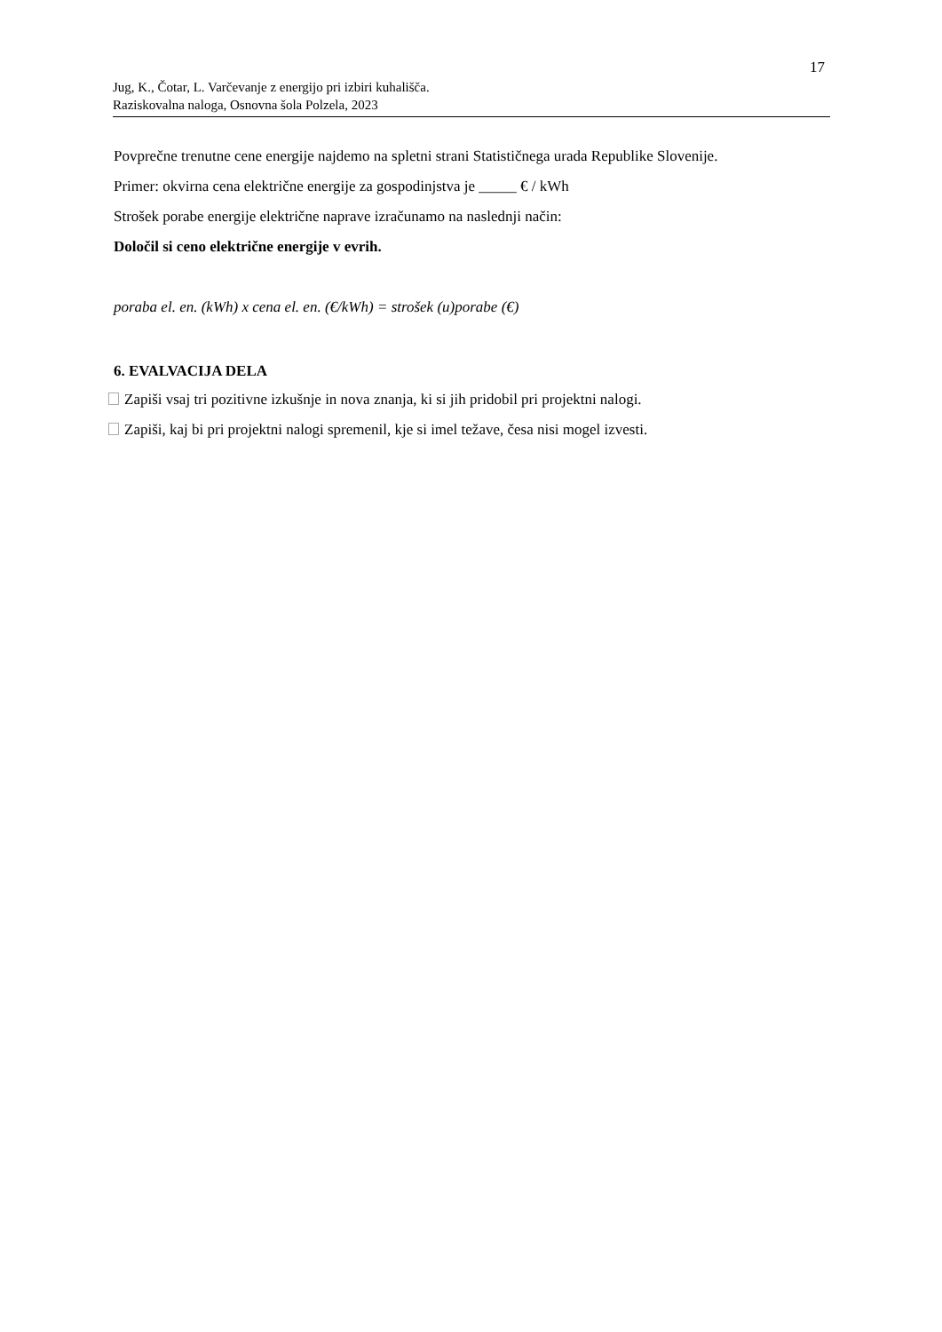17
Jug, K., Čotar, L. Varčevanje z energijo pri izbiri kuhališča.
Raziskovalna naloga, Osnovna šola Polzela, 2023
Povprečne trenutne cene energije najdemo na spletni strani Statističnega urada Republike Slovenije.
Primer: okvirna cena električne energije za gospodinjstva je _____ € / kWh
Strošek porabe energije električne naprave izračunamo na naslednji način:
Določil si ceno električne energije v evrih.
poraba el. en. (kWh) x cena el. en. (€/kWh) = strošek (u)porabe (€)
6. EVALVACIJA DELA
Zapiši vsaj tri pozitivne izkušnje in nova znanja, ki si jih pridobil pri projektni nalogi.
Zapiši, kaj bi pri projektni nalogi spremenil, kje si imel težave, česa nisi mogel izvesti.